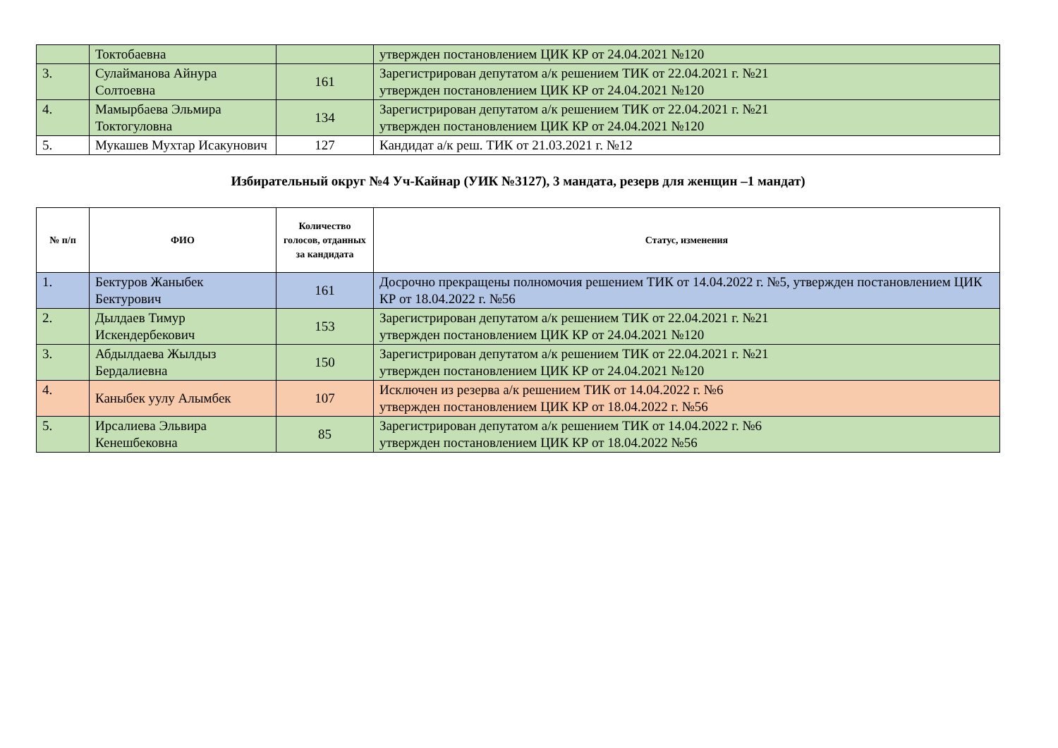| | Токтобаевна | | утвержден постановлением ЦИК КР от 24.04.2021 №120 |
| 3. | Сулайманова Айнура Солтоевна | 161 | Зарегистрирован депутатом а/к решением ТИК от 22.04.2021 г. №21 утвержден постановлением ЦИК КР от 24.04.2021 №120 |
| 4. | Мамырбаева Эльмира Токтогуловна | 134 | Зарегистрирован депутатом а/к решением ТИК от 22.04.2021 г. №21 утвержден постановлением ЦИК КР от 24.04.2021 №120 |
| 5. | Мукашев Мухтар Исакунович | 127 | Кандидат а/к реш. ТИК от 21.03.2021 г. №12 |
Избирательный округ №4 Уч-Кайнар (УИК №3127), 3 мандата, резерв для женщин –1 мандат)
| № п/п | ФИО | Количество голосов, отданных за кандидата | Статус, изменения |
| --- | --- | --- | --- |
| 1. | Бектуров Жаныбек Бектурович | 161 | Досрочно прекращены полномочия решением ТИК от 14.04.2022 г. №5, утвержден постановлением ЦИК КР от 18.04.2022 г. №56 |
| 2. | Дылдаев Тимур Искендербекович | 153 | Зарегистрирован депутатом а/к решением ТИК от 22.04.2021 г. №21 утвержден постановлением ЦИК КР от 24.04.2021 №120 |
| 3. | Абдылдаева Жылдыз Бердалиевна | 150 | Зарегистрирован депутатом а/к решением ТИК от 22.04.2021 г. №21 утвержден постановлением ЦИК КР от 24.04.2021 №120 |
| 4. | Каныбек уулу Алымбек | 107 | Исключен из резерва а/к решением ТИК от 14.04.2022 г. №6 утвержден постановлением ЦИК КР от 18.04.2022 г. №56 |
| 5. | Ирсалиева Эльвира Кенешбековна | 85 | Зарегистрирован депутатом а/к решением ТИК от 14.04.2022 г. №6 утвержден постановлением ЦИК КР от 18.04.2022 №56 |